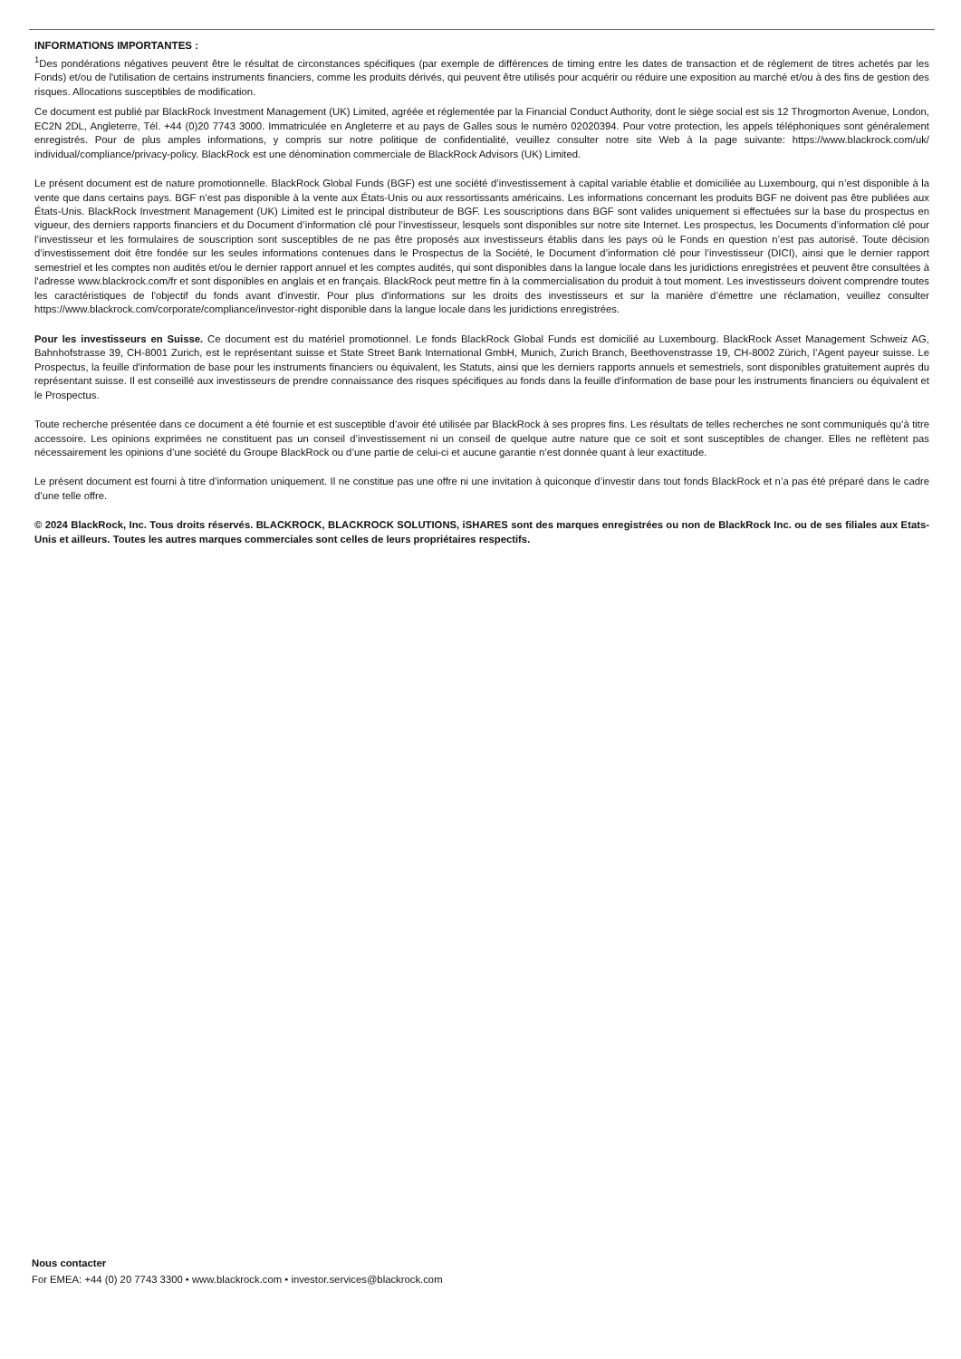INFORMATIONS IMPORTANTES :
<sup>1</sup> Des pondérations négatives peuvent être le résultat de circonstances spécifiques (par exemple de différences de timing entre les dates de transaction et de règlement de titres achetés par les Fonds) et/ou de l'utilisation de certains instruments financiers, comme les produits dérivés, qui peuvent être utilisés pour acquérir ou réduire une exposition au marché et/ou à des fins de gestion des risques. Allocations susceptibles de modification.
Ce document est publié par BlackRock Investment Management (UK) Limited, agréée et réglementée par la Financial Conduct Authority, dont le siège social est sis 12 Throgmorton Avenue, London, EC2N 2DL, Angleterre, Tél. +44 (0)20 7743 3000. Immatriculée en Angleterre et au pays de Galles sous le numéro 02020394. Pour votre protection, les appels téléphoniques sont généralement enregistrés. Pour de plus amples informations, y compris sur notre politique de confidentialité, veuillez consulter notre site Web à la page suivante: https://www.blackrock.com/uk/ individual/compliance/privacy-policy. BlackRock est une dénomination commerciale de BlackRock Advisors (UK) Limited.
Le présent document est de nature promotionnelle. BlackRock Global Funds (BGF) est une société d’investissement à capital variable établie et domiciliée au Luxembourg, qui n’est disponible à la vente que dans certains pays. BGF n’est pas disponible à la vente aux États-Unis ou aux ressortissants américains. Les informations concernant les produits BGF ne doivent pas être publiées aux États-Unis. BlackRock Investment Management (UK) Limited est le principal distributeur de BGF. Les souscriptions dans BGF sont valides uniquement si effectuées sur la base du prospectus en vigueur, des derniers rapports financiers et du Document d’information clé pour l’investisseur, lesquels sont disponibles sur notre site Internet. Les prospectus, les Documents d’information clé pour l’investisseur et les formulaires de souscription sont susceptibles de ne pas être proposés aux investisseurs établis dans les pays où le Fonds en question n’est pas autorisé. Toute décision d’investissement doit être fondée sur les seules informations contenues dans le Prospectus de la Société, le Document d’information clé pour l’investisseur (DICI), ainsi que le dernier rapport semestriel et les comptes non audités et/ou le dernier rapport annuel et les comptes audités, qui sont disponibles dans la langue locale dans les juridictions enregistrées et peuvent être consultées à l'adresse www.blackrock.com/fr et sont disponibles en anglais et en français. BlackRock peut mettre fin à la commercialisation du produit à tout moment. Les investisseurs doivent comprendre toutes les caractéristiques de l'objectif du fonds avant d'investir. Pour plus d'informations sur les droits des investisseurs et sur la manière d’émettre une réclamation, veuillez consulter https://www.blackrock.com/corporate/compliance/investor-right disponible dans la langue locale dans les juridictions enregistrées.
Pour les investisseurs en Suisse. Ce document est du matériel promotionnel. Le fonds BlackRock Global Funds est domicilié au Luxembourg. BlackRock Asset Management Schweiz AG, Bahnhofstrasse 39, CH-8001 Zurich, est le représentant suisse et State Street Bank International GmbH, Munich, Zurich Branch, Beethovenstrasse 19, CH-8002 Zürich, l’Agent payeur suisse. Le Prospectus, la feuille d'information de base pour les instruments financiers ou équivalent, les Statuts, ainsi que les derniers rapports annuels et semestriels, sont disponibles gratuitement auprès du représentant suisse. Il est conseillé aux investisseurs de prendre connaissance des risques spécifiques au fonds dans la feuille d'information de base pour les instruments financiers ou équivalent et le Prospectus.
Toute recherche présentée dans ce document a été fournie et est susceptible d’avoir été utilisée par BlackRock à ses propres fins. Les résultats de telles recherches ne sont communiqués qu’à titre accessoire. Les opinions exprimées ne constituent pas un conseil d’investissement ni un conseil de quelque autre nature que ce soit et sont susceptibles de changer. Elles ne reflètent pas nécessairement les opinions d’une société du Groupe BlackRock ou d’une partie de celui-ci et aucune garantie n’est donnée quant à leur exactitude.
Le présent document est fourni à titre d’information uniquement. Il ne constitue pas une offre ni une invitation à quiconque d’investir dans tout fonds BlackRock et n’a pas été préparé dans le cadre d’une telle offre.
© 2024 BlackRock, Inc. Tous droits réservés. BLACKROCK, BLACKROCK SOLUTIONS, iSHARES sont des marques enregistrées ou non de BlackRock Inc. ou de ses filiales aux Etats-Unis et ailleurs. Toutes les autres marques commerciales sont celles de leurs propriétaires respectifs.
Nous contacter
For EMEA: +44 (0) 20 7743 3300 • www.blackrock.com • investor.services@blackrock.com